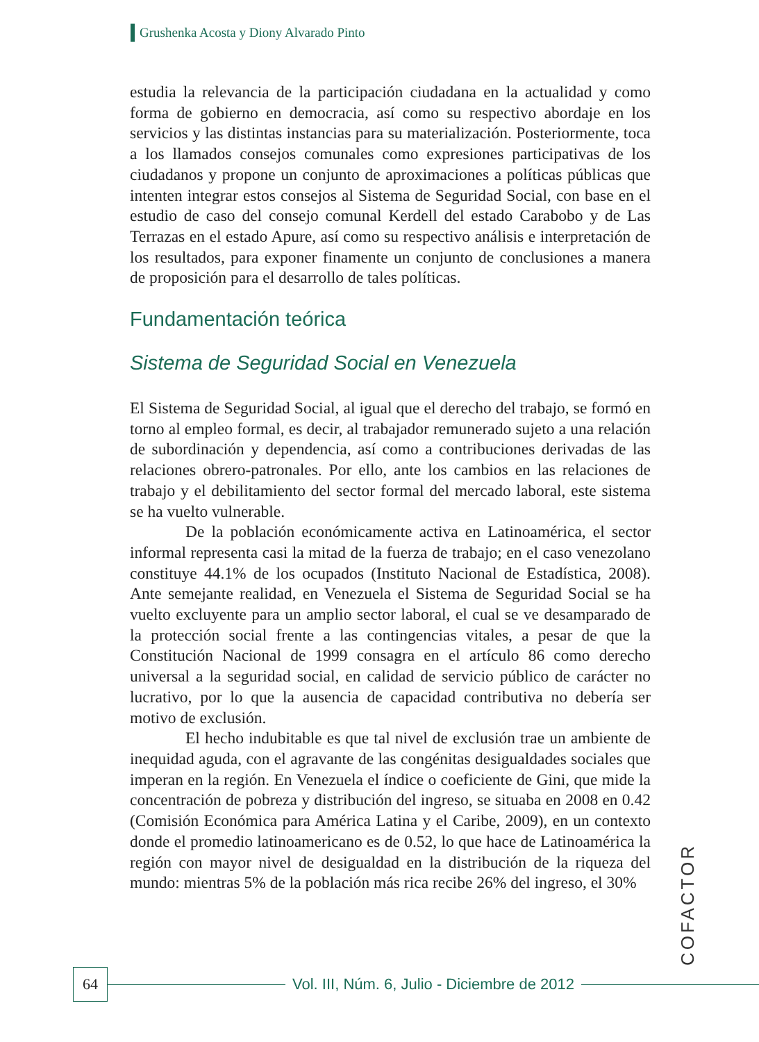Grushenka Acosta y Diony Alvarado Pinto
estudia la relevancia de la participación ciudadana en la actualidad y como forma de gobierno en democracia, así como su respectivo abordaje en los servicios y las distintas instancias para su materialización. Posteriormente, toca a los llamados consejos comunales como expresiones participativas de los ciudadanos y propone un conjunto de aproximaciones a políticas públicas que intenten integrar estos consejos al Sistema de Seguridad Social, con base en el estudio de caso del consejo comunal Kerdell del estado Carabobo y de Las Terrazas en el estado Apure, así como su respectivo análisis e interpretación de los resultados, para exponer finamente un conjunto de conclusiones a manera de proposición para el desarrollo de tales políticas.
Fundamentación teórica
Sistema de Seguridad Social en Venezuela
El Sistema de Seguridad Social, al igual que el derecho del trabajo, se formó en torno al empleo formal, es decir, al trabajador remunerado sujeto a una relación de subordinación y dependencia, así como a contribuciones derivadas de las relaciones obrero-patronales. Por ello, ante los cambios en las relaciones de trabajo y el debilitamiento del sector formal del mercado laboral, este sistema se ha vuelto vulnerable.
De la población económicamente activa en Latinoamérica, el sector informal representa casi la mitad de la fuerza de trabajo; en el caso venezolano constituye 44.1% de los ocupados (Instituto Nacional de Estadística, 2008). Ante semejante realidad, en Venezuela el Sistema de Seguridad Social se ha vuelto excluyente para un amplio sector laboral, el cual se ve desamparado de la protección social frente a las contingencias vitales, a pesar de que la Constitución Nacional de 1999 consagra en el artículo 86 como derecho universal a la seguridad social, en calidad de servicio público de carácter no lucrativo, por lo que la ausencia de capacidad contributiva no debería ser motivo de exclusión.
El hecho indubitable es que tal nivel de exclusión trae un ambiente de inequidad aguda, con el agravante de las congénitas desigualdades sociales que imperan en la región. En Venezuela el índice o coeficiente de Gini, que mide la concentración de pobreza y distribución del ingreso, se situaba en 2008 en 0.42 (Comisión Económica para América Latina y el Caribe, 2009), en un contexto donde el promedio latinoamericano es de 0.52, lo que hace de Latinoamérica la región con mayor nivel de desigualdad en la distribución de la riqueza del mundo: mientras 5% de la población más rica recibe 26% del ingreso, el 30%
COFACTOR
64
Vol. III, Núm. 6, Julio - Diciembre de 2012